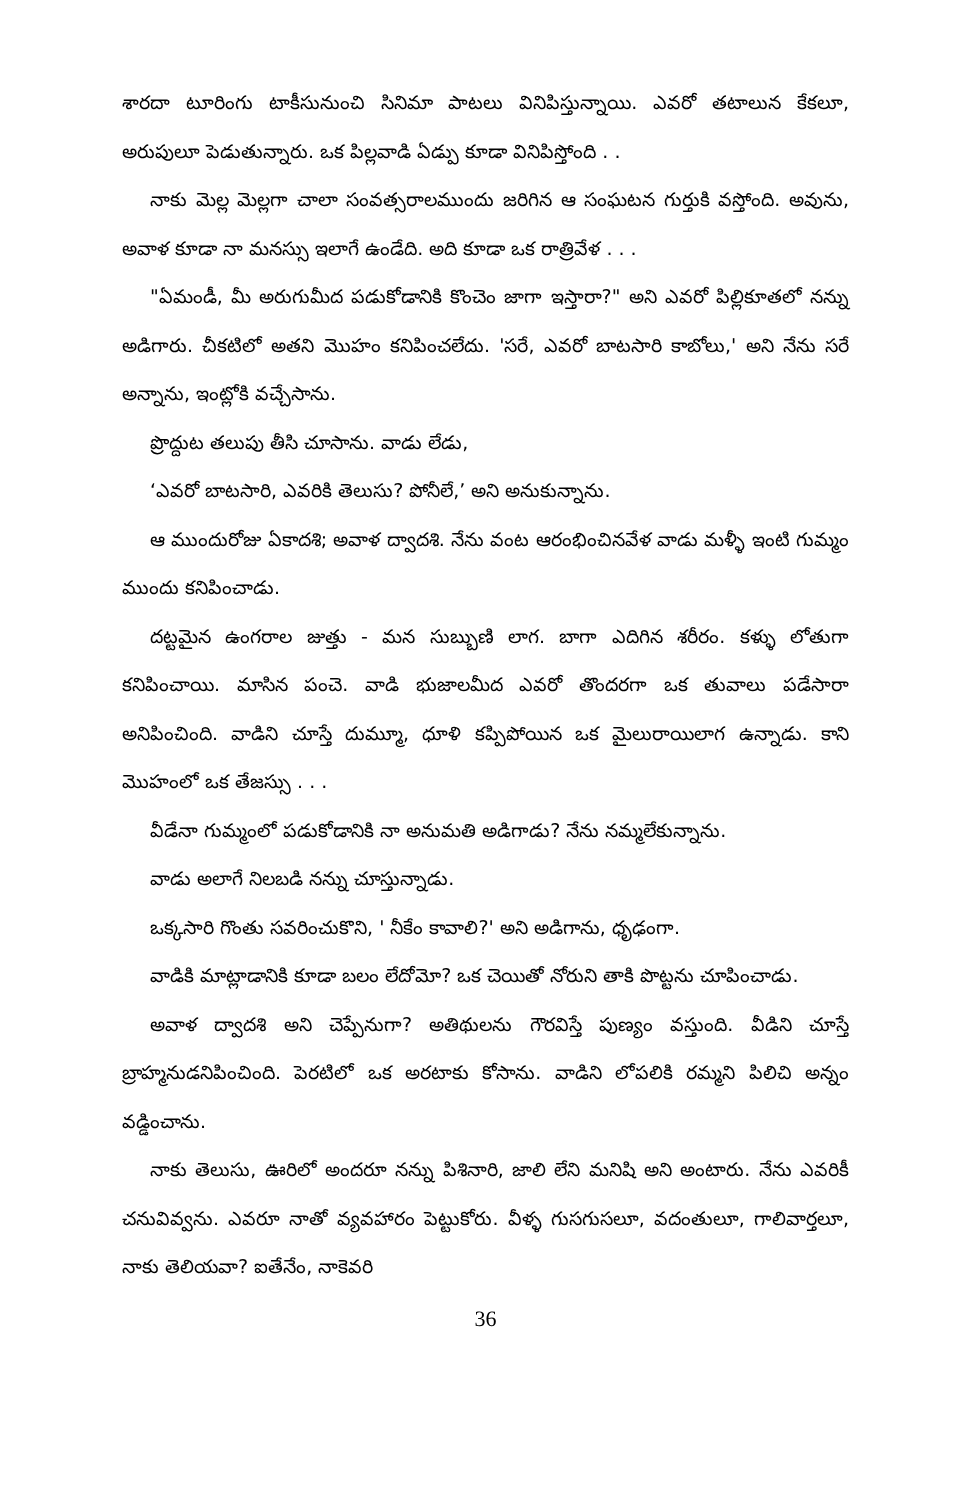శారదా టూరింగు టాకీసునుంచి సినిమా పాటలు వినిపిస్తున్నాయి. ఎవరో తటాలున కేకలూ, అరుపులూ పెడుతున్నారు. ఒక పిల్లవాడి ఏడ్పు కూడా వినిపిస్తోంది . .
నాకు మెల్ల మెల్లగా చాలా సంవత్సరాలముందు జరిగిన ఆ సంఘటన గుర్తుకి వస్తోంది. అవును, అవాళ కూడా నా మనస్సు ఇలాగే ఉండేది. అది కూడా ఒక రాత్రివేళ . . .
"ఏమండీ, మీ అరుగుమీద పడుకోడానికి కొంచెం జాగా ఇస్తారా?" అని ఎవరో పిల్లికూతలో నన్ను అడిగారు. చీకటిలో అతని మొహం కనిపించలేదు. 'సరే, ఎవరో బాటసారి కాబోలు,' అని నేను సరే అన్నాను, ఇంట్లోకి వచ్చేసాను.
ప్రొద్దుట తలుపు తీసి చూసాను. వాడు లేడు,
‘ఎవరో బాటసారి, ఎవరికి తెలుసు? పోనీలే,’ అని అనుకున్నాను.
ఆ ముందురోజు ఏకాదశి; అవాళ ద్వాదశి. నేను వంట ఆరంభించినవేళ వాడు మళ్ళీ ఇంటి గుమ్మం ముందు కనిపించాడు.
దట్టమైన ఉంగరాల జుత్తు - మన సుబ్బుణి లాగ. బాగా ఎదిగిన శరీరం. కళ్ళు లోతుగా కనిపించాయి. మాసిన పంచె. వాడి భుజాలమీద ఎవరో తొందరగా ఒక తువాలు పడేసారా అనిపించింది. వాడిని చూస్తే దుమ్మూ, ధూళి కప్పిపోయిన ఒక మైలురాయిలాగ ఉన్నాడు. కాని మొహంలో ఒక తేజస్సు . . .
వీడేనా గుమ్మంలో పడుకోడానికి నా అనుమతి అడిగాడు? నేను నమ్మలేకున్నాను.
వాడు అలాగే నిలబడి నన్ను చూస్తున్నాడు.
ఒక్కసారి గొంతు సవరించుకొని, ' నీకేం కావాలి?' అని అడిగాను, ధృఢంగా.
వాడికి మాట్లాడానికి కూడా బలం లేదోమో? ఒక చెయితో నోరుని తాకి పొట్టను చూపించాడు.
అవాళ ద్వాదశి అని చెప్పేనుగా? అతిథులను గౌరవిస్తే పుణ్యం వస్తుంది. వీడిని చూస్తే బ్రాహ్మనుడనిపించింది. పెరటిలో ఒక అరటాకు కోసాను. వాడిని లోపలికి రమ్మని పిలిచి అన్నం వడ్డించాను.
నాకు తెలుసు, ఊరిలో అందరూ నన్ను పిశినారి, జాలి లేని మనిషి అని అంటారు. నేను ఎవరికీ చనువివ్వను. ఎవరూ నాతో వ్యవహారం పెట్టుకోరు. వీళ్ళ గుసగుసలూ, వదంతులూ, గాలివార్తలూ, నాకు తెలియవా? ఐతేనేం, నాకెవరి
36